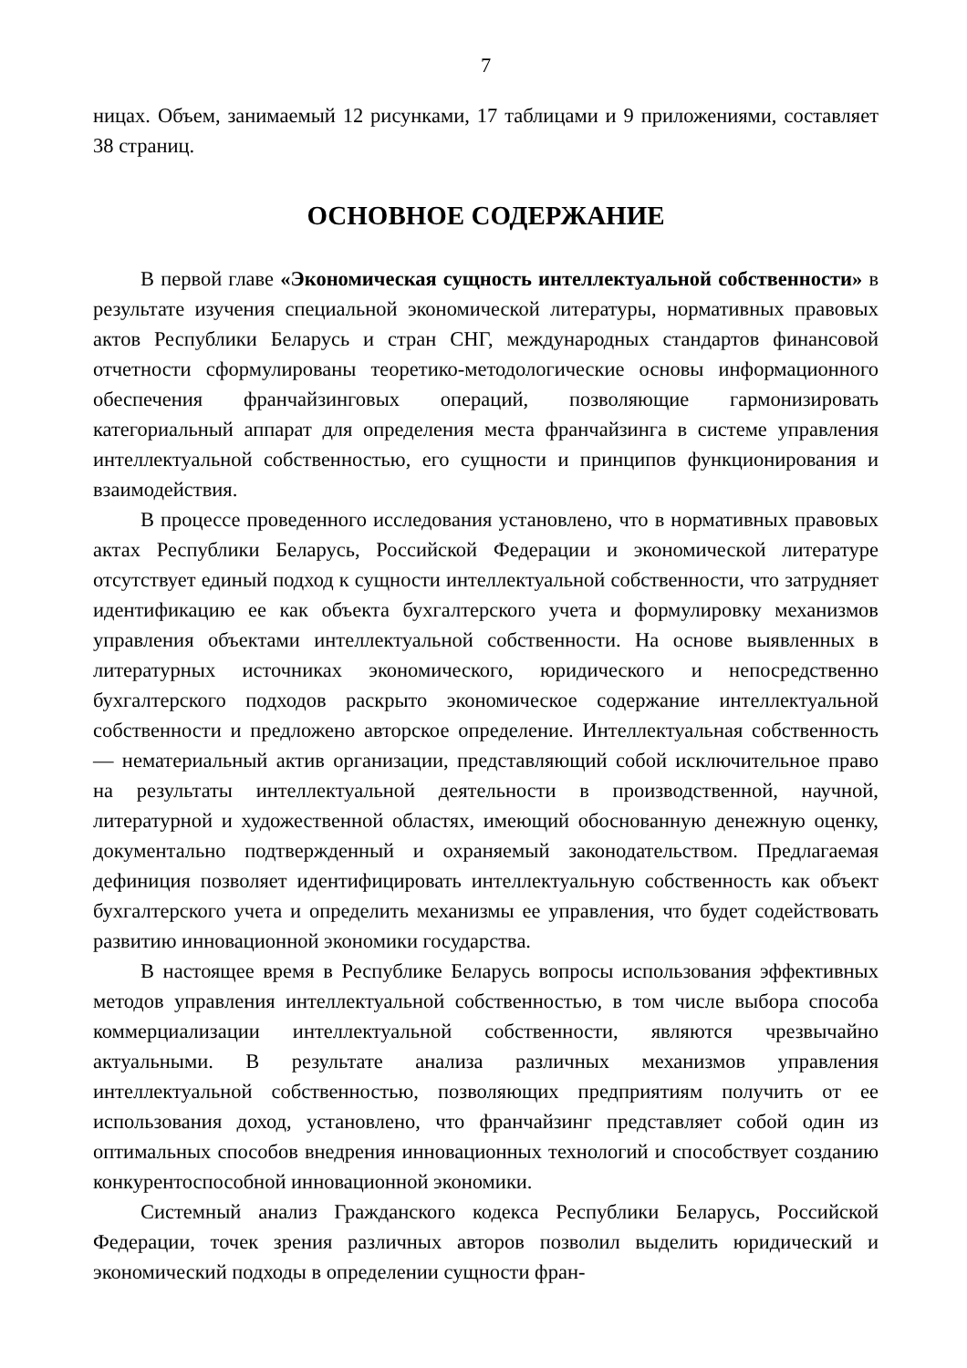7
ницах. Объем, занимаемый 12 рисунками, 17 таблицами и 9 приложениями, составляет 38 страниц.
ОСНОВНОЕ СОДЕРЖАНИЕ
В первой главе «Экономическая сущность интеллектуальной собственности» в результате изучения специальной экономической литературы, нормативных правовых актов Республики Беларусь и стран СНГ, международных стандартов финансовой отчетности сформулированы теоретико-методологические основы информационного обеспечения франчайзинговых операций, позволяющие гармонизировать категориальный аппарат для определения места франчайзинга в системе управления интеллектуальной собственностью, его сущности и принципов функционирования и взаимодействия.
В процессе проведенного исследования установлено, что в нормативных правовых актах Республики Беларусь, Российской Федерации и экономической литературе отсутствует единый подход к сущности интеллектуальной собственности, что затрудняет идентификацию ее как объекта бухгалтерского учета и формулировку механизмов управления объектами интеллектуальной собственности. На основе выявленных в литературных источниках экономического, юридического и непосредственно бухгалтерского подходов раскрыто экономическое содержание интеллектуальной собственности и предложено авторское определение. Интеллектуальная собственность — нематериальный актив организации, представляющий собой исключительное право на результаты интеллектуальной деятельности в производственной, научной, литературной и художественной областях, имеющий обоснованную денежную оценку, документально подтвержденный и охраняемый законодательством. Предлагаемая дефиниция позволяет идентифицировать интеллектуальную собственность как объект бухгалтерского учета и определить механизмы ее управления, что будет содействовать развитию инновационной экономики государства.
В настоящее время в Республике Беларусь вопросы использования эффективных методов управления интеллектуальной собственностью, в том числе выбора способа коммерциализации интеллектуальной собственности, являются чрезвычайно актуальными. В результате анализа различных механизмов управления интеллектуальной собственностью, позволяющих предприятиям получить от ее использования доход, установлено, что франчайзинг представляет собой один из оптимальных способов внедрения инновационных технологий и способствует созданию конкурентоспособной инновационной экономики.
Системный анализ Гражданского кодекса Республики Беларусь, Российской Федерации, точек зрения различных авторов позволил выделить юридический и экономический подходы в определении сущности фран-